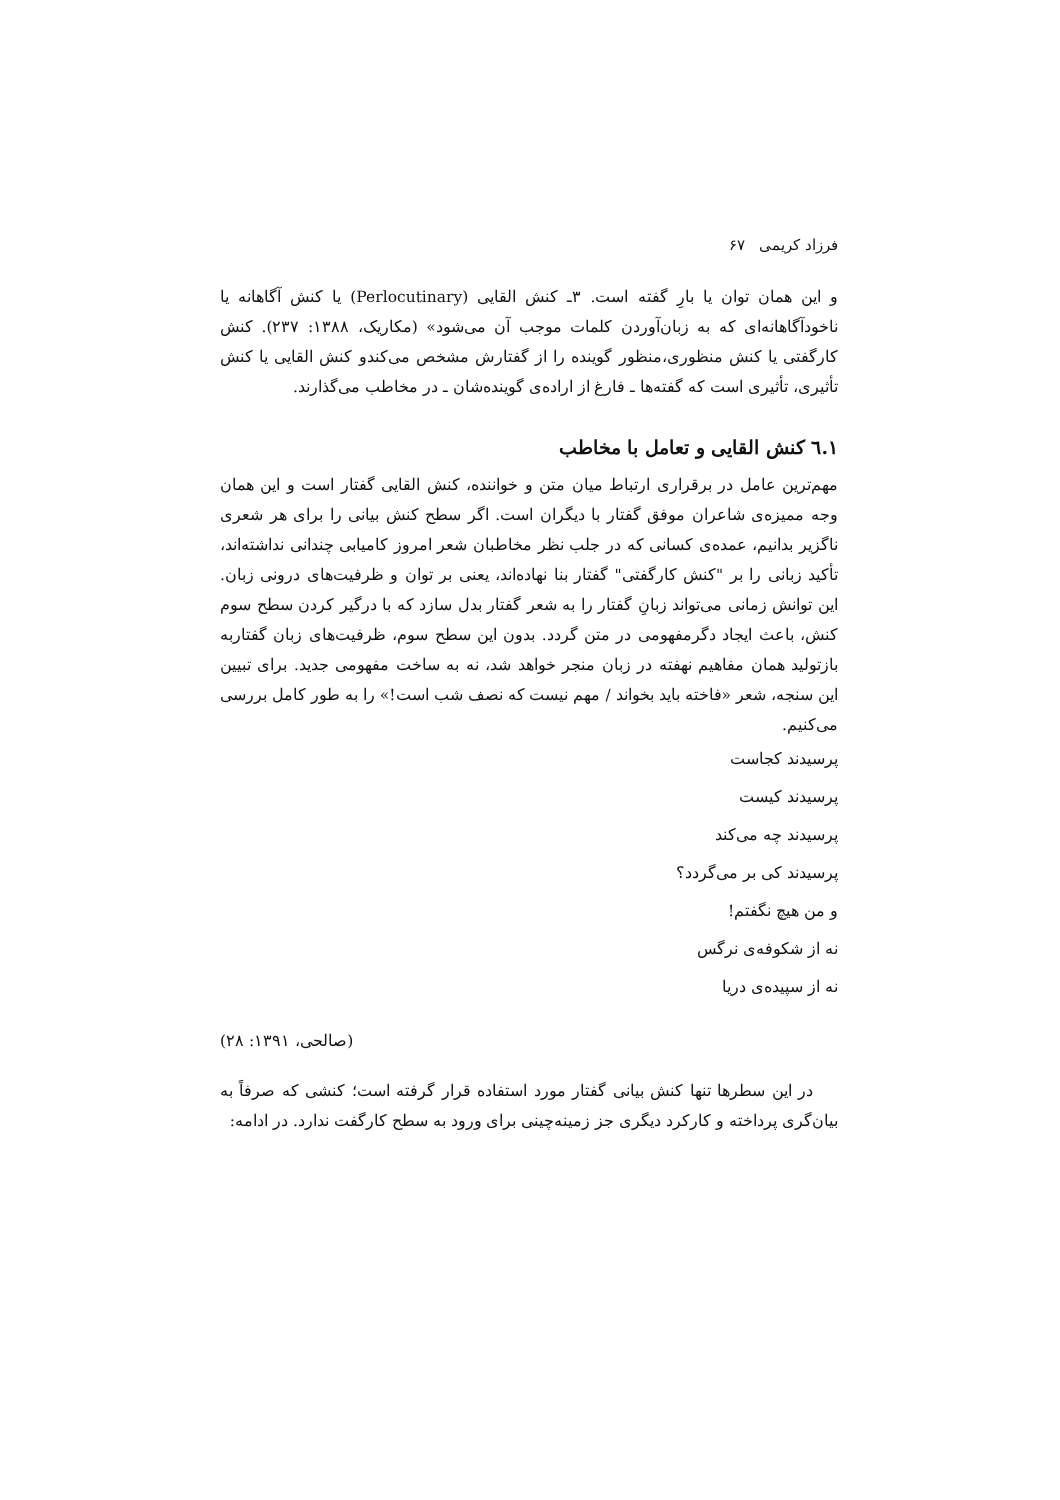فرزاد کریمی ۶۷
و این همان توان یا بارِ گفته است. ۳ـ کنش القایی (Perlocutinary) یا کنش آگاهانه یا ناخودآگاهانه‌ای که به زبان‌آوردن کلمات موجب آن می‌شود» (مکاریک، ۱۳۸۸: ۲۳۷). کنش کارگفتی یا کنش منظوری،منظور گوینده را از گفتارش مشخص می‌کندو کنش القایی یا کنش تأثیری، تأثیری است که گفته‌ها ـ فارغ از اراده‌ی گوینده‌شان ـ در مخاطب می‌گذارند.
۱.٦ کنش القایی و تعامل با مخاطب
مهم‌ترین عامل در برقراری ارتباط میان متن و خواننده، کنش القایی گفتار است و این همان وجه ممیزه‌ی شاعران موفق گفتار با دیگران است. اگر سطح کنش بیانی را برای هر شعری ناگزیر بدانیم، عمده‌ی کسانی که در جلب نظر مخاطبان شعر امروز کامیابی چندانی نداشته‌اند، تأکید زبانی را بر "کنش کارگفتی" گفتار بنا نهاده‌اند، یعنی بر توان و ظرفیت‌های درونی زبان. این توانش زمانی می‌تواند زبانِ گفتار را به شعر گفتار بدل سازد که با درگیر کردن سطح سوم کنش، باعث ایجاد دگرمفهومی در متن گردد. بدون این سطح سوم، ظرفیت‌های زبان گفتاربه بازتولید همان مفاهیم نهفته در زبان منجر خواهد شد، نه به ساخت مفهومی جدید. برای تبیین این سنجه، شعر «فاخته باید بخواند / مهم نیست که نصف شب است!» را به طور کامل بررسی می‌کنیم.
پرسیدند کجاست
پرسیدند کیست
پرسیدند چه می‌کند
پرسیدند کی بر می‌گردد؟
و من هیچ نگفتم!
نه از شکوفه‌ی نرگس
نه از سپیده‌ی دریا
(صالحی، ۱۳۹۱: ۲۸)
در این سطرها تنها کنش بیانی گفتار مورد استفاده قرار گرفته است؛ کنشی که صرفاً به بیان‌گری پرداخته و کارکرد دیگری جز زمینه‌چینی برای ورود به سطح کارگفت ندارد. در ادامه: